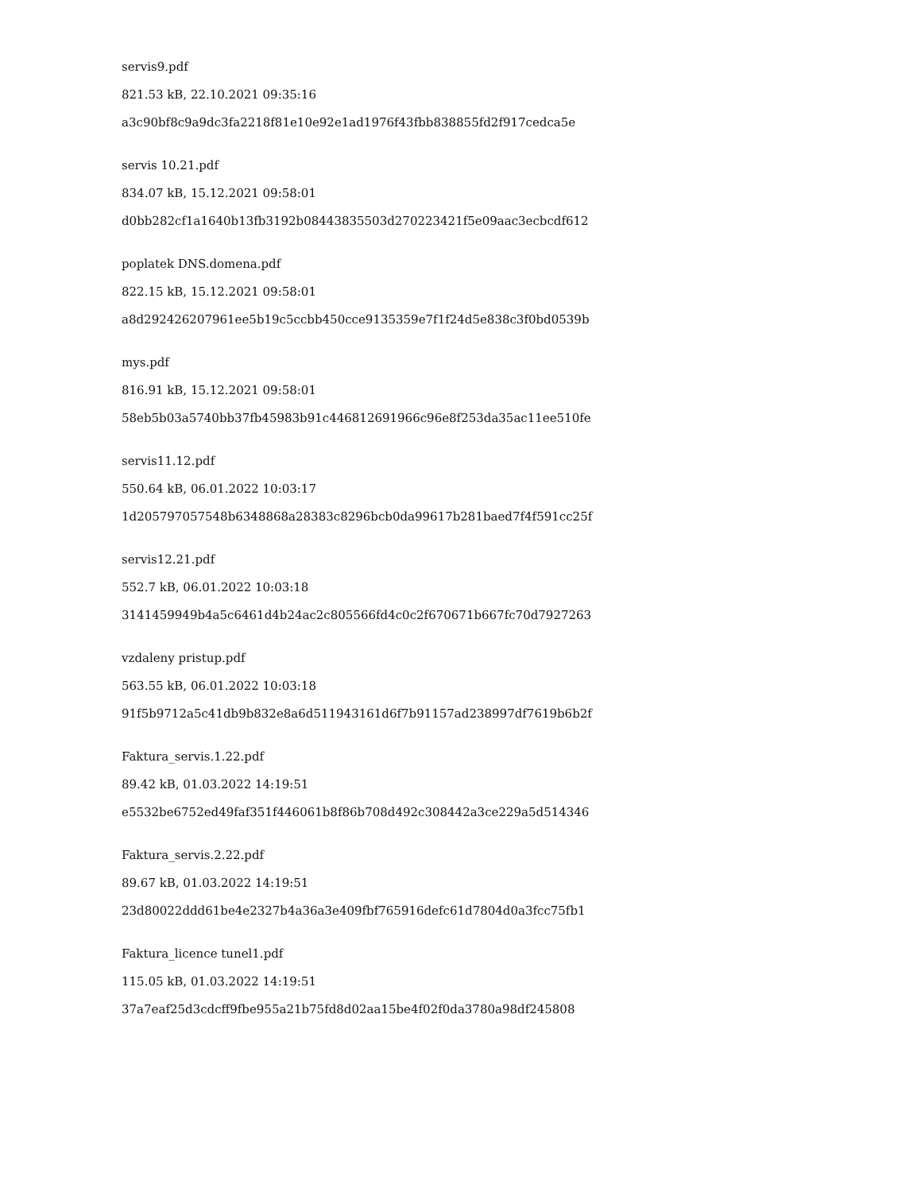servis9.pdf
821.53 kB, 22.10.2021 09:35:16
a3c90bf8c9a9dc3fa2218f81e10e92e1ad1976f43fbb838855fd2f917cedca5e
servis 10.21.pdf
834.07 kB, 15.12.2021 09:58:01
d0bb282cf1a1640b13fb3192b08443835503d270223421f5e09aac3ecbcdf612
poplatek DNS.domena.pdf
822.15 kB, 15.12.2021 09:58:01
a8d292426207961ee5b19c5ccbb450cce9135359e7f1f24d5e838c3f0bd0539b
mys.pdf
816.91 kB, 15.12.2021 09:58:01
58eb5b03a5740bb37fb45983b91c446812691966c96e8f253da35ac11ee510fe
servis11.12.pdf
550.64 kB, 06.01.2022 10:03:17
1d205797057548b6348868a28383c8296bcb0da99617b281baed7f4f591cc25f
servis12.21.pdf
552.7 kB, 06.01.2022 10:03:18
3141459949b4a5c6461d4b24ac2c805566fd4c0c2f670671b667fc70d7927263
vzdaleny pristup.pdf
563.55 kB, 06.01.2022 10:03:18
91f5b9712a5c41db9b832e8a6d511943161d6f7b91157ad238997df7619b6b2f
Faktura_servis.1.22.pdf
89.42 kB, 01.03.2022 14:19:51
e5532be6752ed49faf351f446061b8f86b708d492c308442a3ce229a5d514346
Faktura_servis.2.22.pdf
89.67 kB, 01.03.2022 14:19:51
23d80022ddd61be4e2327b4a36a3e409fbf765916defc61d7804d0a3fcc75fb1
Faktura_licence tunel1.pdf
115.05 kB, 01.03.2022 14:19:51
37a7eaf25d3cdcff9fbe955a21b75fd8d02aa15be4f02f0da3780a98df245808